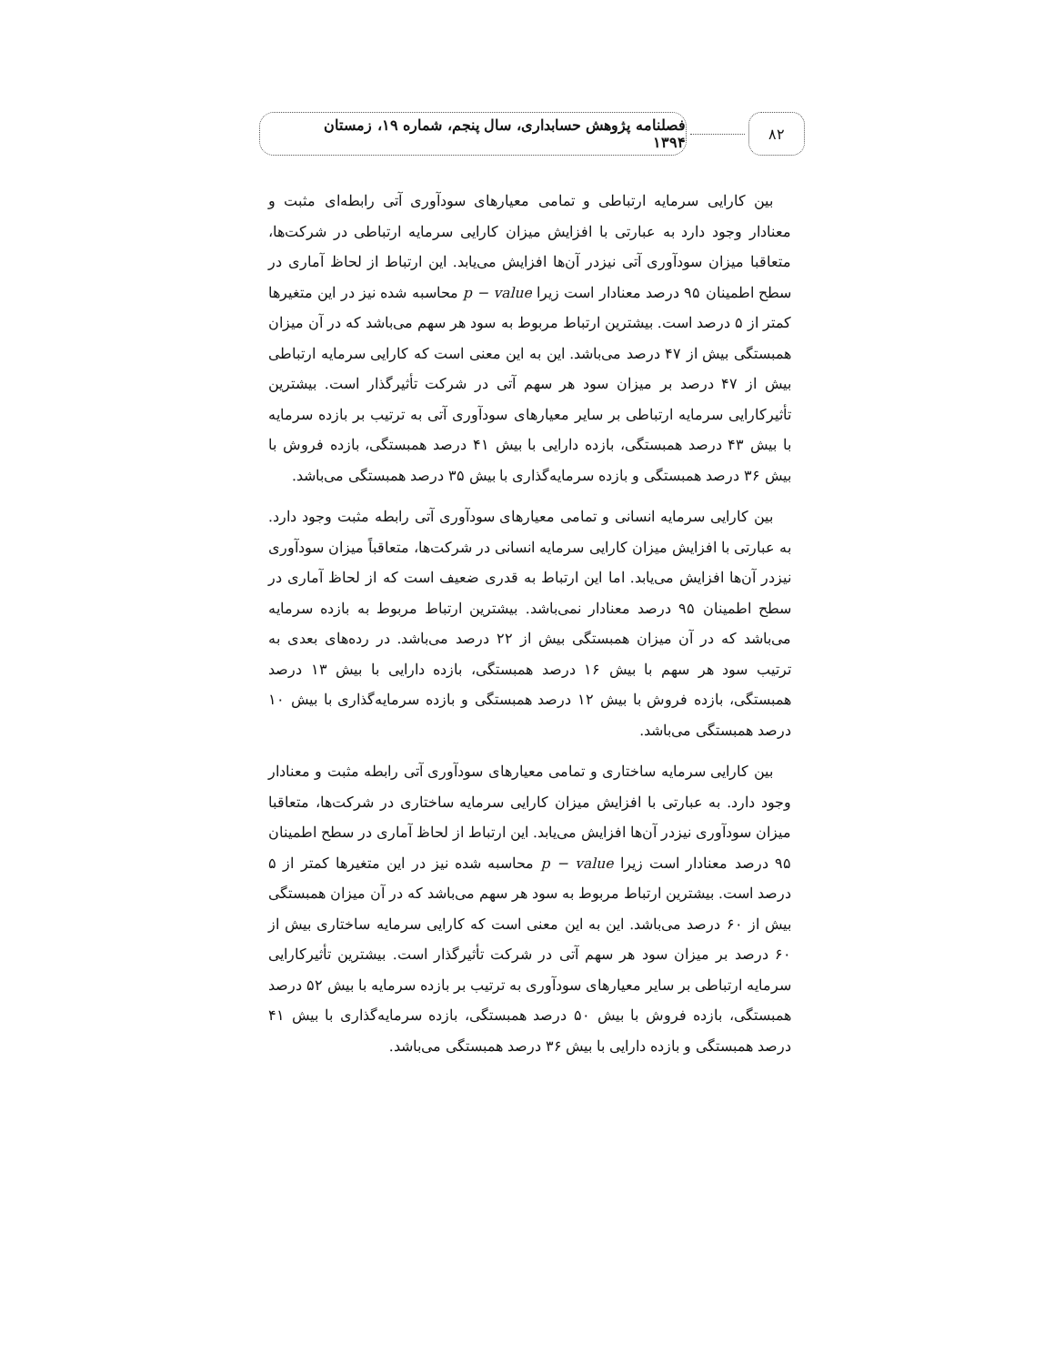۸۲
فصلنامه پژوهش حسابداری، سال پنجم، شماره ۱۹، زمستان ۱۳۹۴
بین کارایی سرمایه ارتباطی و تمامی معیارهای سودآوری آتی رابطه‌ای مثبت و معنادار وجود دارد به عبارتی با افزایش میزان کارایی سرمایه ارتباطی در شرکت‌ها، متعاقبا میزان سودآوری آتی نیزدر آن‌ها افزایش می‌یابد. این ارتباط از لحاظ آماری در سطح اطمینان ۹۵ درصد معنادار است زیرا p − value محاسبه شده نیز در این متغیرها کمتر از ۵ درصد است. بیشترین ارتباط مربوط به سود هر سهم می‌باشد که در آن میزان همبستگی بیش از ۴۷ درصد می‌باشد. این به این معنی است که کارایی سرمایه ارتباطی بیش از ۴۷ درصد بر میزان سود هر سهم آتی در شرکت تأثیرگذار است. بیشترین تأثیرکارایی سرمایه ارتباطی بر سایر معیارهای سودآوری آتی به ترتیب بر بازده سرمایه با بیش ۴۳ درصد همبستگی، بازده دارایی با بیش ۴۱ درصد همبستگی، بازده فروش با بیش ۳۶ درصد همبستگی و بازده سرمایه‌گذاری با بیش ۳۵ درصد همبستگی می‌باشد.
بین کارایی سرمایه انسانی و تمامی معیارهای سودآوری آتی رابطه مثبت وجود دارد. به عبارتی با افزایش میزان کارایی سرمایه انسانی در شرکت‌ها، متعاقباً میزان سودآوری نیزدر آن‌ها افزایش می‌یابد. اما این ارتباط به قدری ضعیف است که از لحاظ آماری در سطح اطمینان ۹۵ درصد معنادار نمی‌باشد. بیشترین ارتباط مربوط به بازده سرمایه می‌باشد که در آن میزان همبستگی بیش از ۲۲ درصد می‌باشد. در رده‌های بعدی به ترتیب سود هر سهم با بیش ۱۶ درصد همبستگی، بازده دارایی با بیش ۱۳ درصد همبستگی، بازده فروش با بیش ۱۲ درصد همبستگی و بازده سرمایه‌گذاری با بیش ۱۰ درصد همبستگی می‌باشد.
بین کارایی سرمایه ساختاری و تمامی معیارهای سودآوری آتی رابطه مثبت و معنادار وجود دارد. به عبارتی با افزایش میزان کارایی سرمایه ساختاری در شرکت‌ها، متعاقبا میزان سودآوری نیزدر آن‌ها افزایش می‌یابد. این ارتباط از لحاظ آماری در سطح اطمینان ۹۵ درصد معنادار است زیرا p − value محاسبه شده نیز در این متغیرها کمتر از ۵ درصد است. بیشترین ارتباط مربوط به سود هر سهم می‌باشد که در آن میزان همبستگی بیش از ۶۰ درصد می‌باشد. این به این معنی است که کارایی سرمایه ساختاری بیش از ۶۰ درصد بر میزان سود هر سهم آتی در شرکت تأثیرگذار است. بیشترین تأثیرکارایی سرمایه ارتباطی بر سایر معیارهای سودآوری به ترتیب بر بازده سرمایه با بیش ۵۲ درصد همبستگی، بازده فروش با بیش ۵۰ درصد همبستگی، بازده سرمایه‌گذاری با بیش ۴۱ درصد همبستگی و بازده دارایی با بیش ۳۶ درصد همبستگی می‌باشد.